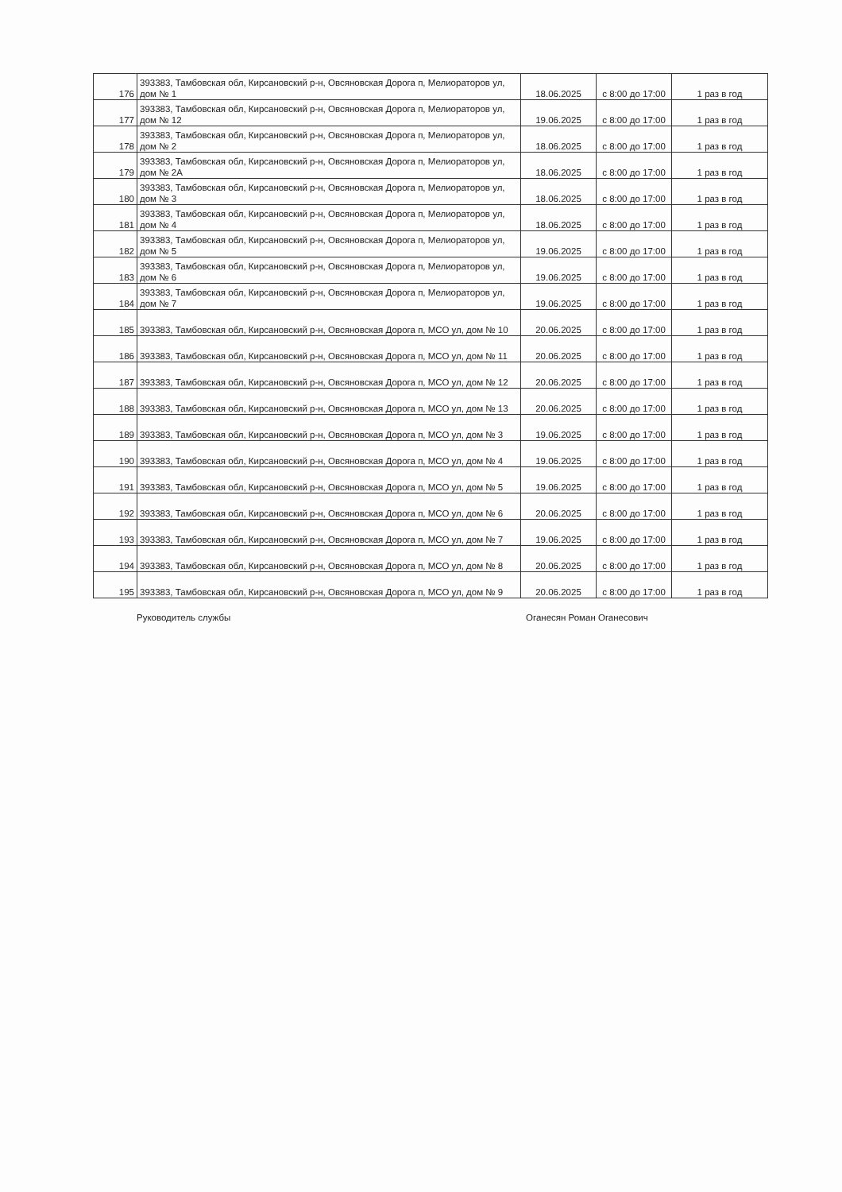| 176 | 393383, Тамбовская обл, Кирсановский р-н, Овсяновская Дорога п, Мелиораторов ул, дом № 1 | 18.06.2025 | с 8:00 до 17:00 | 1 раз в год |
| 177 | 393383, Тамбовская обл, Кирсановский р-н, Овсяновская Дорога п, Мелиораторов ул, дом № 12 | 19.06.2025 | с 8:00 до 17:00 | 1 раз в год |
| 178 | 393383, Тамбовская обл, Кирсановский р-н, Овсяновская Дорога п, Мелиораторов ул, дом № 2 | 18.06.2025 | с 8:00 до 17:00 | 1 раз в год |
| 179 | 393383, Тамбовская обл, Кирсановский р-н, Овсяновская Дорога п, Мелиораторов ул, дом № 2А | 18.06.2025 | с 8:00 до 17:00 | 1 раз в год |
| 180 | 393383, Тамбовская обл, Кирсановский р-н, Овсяновская Дорога п, Мелиораторов ул, дом № 3 | 18.06.2025 | с 8:00 до 17:00 | 1 раз в год |
| 181 | 393383, Тамбовская обл, Кирсановский р-н, Овсяновская Дорога п, Мелиораторов ул, дом № 4 | 18.06.2025 | с 8:00 до 17:00 | 1 раз в год |
| 182 | 393383, Тамбовская обл, Кирсановский р-н, Овсяновская Дорога п, Мелиораторов ул, дом № 5 | 19.06.2025 | с 8:00 до 17:00 | 1 раз в год |
| 183 | 393383, Тамбовская обл, Кирсановский р-н, Овсяновская Дорога п, Мелиораторов ул, дом № 6 | 19.06.2025 | с 8:00 до 17:00 | 1 раз в год |
| 184 | 393383, Тамбовская обл, Кирсановский р-н, Овсяновская Дорога п, Мелиораторов ул, дом № 7 | 19.06.2025 | с 8:00 до 17:00 | 1 раз в год |
| 185 | 393383, Тамбовская обл, Кирсановский р-н, Овсяновская Дорога п, МСО ул, дом № 10 | 20.06.2025 | с 8:00 до 17:00 | 1 раз в год |
| 186 | 393383, Тамбовская обл, Кирсановский р-н, Овсяновская Дорога п, МСО ул, дом № 11 | 20.06.2025 | с 8:00 до 17:00 | 1 раз в год |
| 187 | 393383, Тамбовская обл, Кирсановский р-н, Овсяновская Дорога п, МСО ул, дом № 12 | 20.06.2025 | с 8:00 до 17:00 | 1 раз в год |
| 188 | 393383, Тамбовская обл, Кирсановский р-н, Овсяновская Дорога п, МСО ул, дом № 13 | 20.06.2025 | с 8:00 до 17:00 | 1 раз в год |
| 189 | 393383, Тамбовская обл, Кирсановский р-н, Овсяновская Дорога п, МСО ул, дом № 3 | 19.06.2025 | с 8:00 до 17:00 | 1 раз в год |
| 190 | 393383, Тамбовская обл, Кирсановский р-н, Овсяновская Дорога п, МСО ул, дом № 4 | 19.06.2025 | с 8:00 до 17:00 | 1 раз в год |
| 191 | 393383, Тамбовская обл, Кирсановский р-н, Овсяновская Дорога п, МСО ул, дом № 5 | 19.06.2025 | с 8:00 до 17:00 | 1 раз в год |
| 192 | 393383, Тамбовская обл, Кирсановский р-н, Овсяновская Дорога п, МСО ул, дом № 6 | 20.06.2025 | с 8:00 до 17:00 | 1 раз в год |
| 193 | 393383, Тамбовская обл, Кирсановский р-н, Овсяновская Дорога п, МСО ул, дом № 7 | 19.06.2025 | с 8:00 до 17:00 | 1 раз в год |
| 194 | 393383, Тамбовская обл, Кирсановский р-н, Овсяновская Дорога п, МСО ул, дом № 8 | 20.06.2025 | с 8:00 до 17:00 | 1 раз в год |
| 195 | 393383, Тамбовская обл, Кирсановский р-н, Овсяновская Дорога п, МСО ул, дом № 9 | 20.06.2025 | с 8:00 до 17:00 | 1 раз в год |
Руководитель службы Оганесян Роман Оганесович